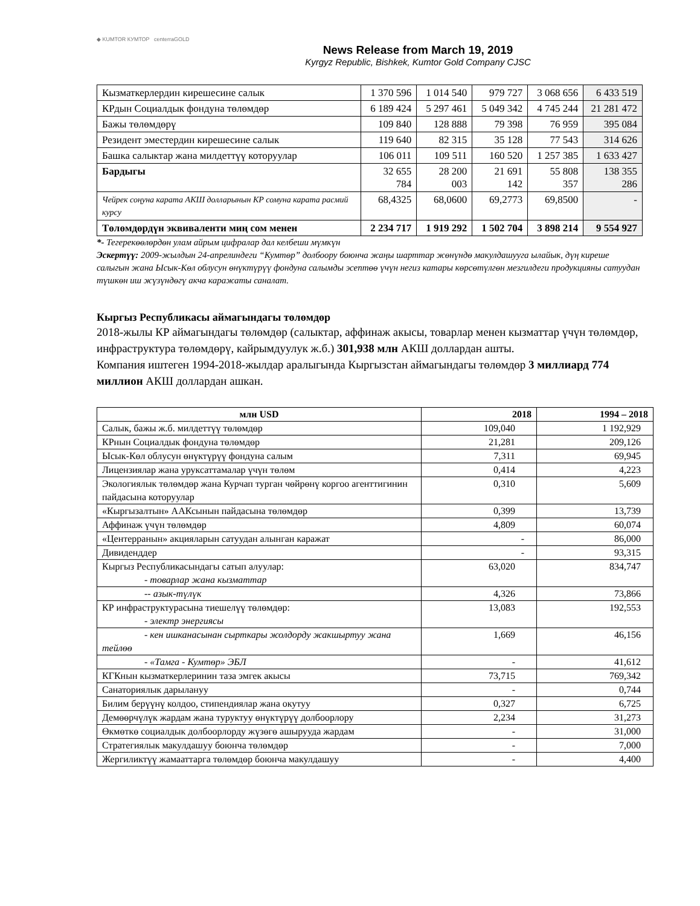◆ KUMTOR КУМТОР centerraGOLD
News Release from March 19, 2019
Kyrgyz Republic, Bishkek, Kumtor Gold Company CJSC
| Кызматкерлердин кирешесине салык | 1 370 596 | 1 014 540 | 979 727 | 3 068 656 | 6 433 519 |
| КРдын Социалдык фондуна төлөмдөр | 6 189 424 | 5 297 461 | 5 049 342 | 4 745 244 | 21 281 472 |
| Бажы төлөмдөрү | 109 840 | 128 888 | 79 398 | 76 959 | 395 084 |
| Резидент эместердин кирешесине салык | 119 640 | 82 315 | 35 128 | 77 543 | 314 626 |
| Башка салыктар жана милдеттүү которуулар | 106 011 | 109 511 | 160 520 | 1 257 385 | 1 633 427 |
| Бардыгы | 32 655 784 | 28 200 003 | 21 691 142 | 55 808 357 | 138 355 286 |
| Чейрек соңуна карата АКШ долларынын КР сомуна карата расмий курсу | 68,4325 | 68,0600 | 69,2773 | 69,8500 | - |
| Төлөмдөрдүн эквиваленти миң сом менен | 2 234 717 | 1 919 292 | 1 502 704 | 3 898 214 | 9 554 927 |
*- Тегерекөөлөрдөн улам айрым цифралар дал келбеши мүмкүн
Эскертүү: 2009-жылдын 24-апрелиндеги “Кумтөр” долбоору боюнча жаңы шарттар жөнүндө макулдашууга ылайык, дүң киреше салыгын жана Ысык-Көл облусун өнүктүрүү фондуна салымды эсептөө үчүн негиз катары көрсөтүлгөн мезгилдеги продукцияны сатуудан түшкөн иш жүзүндөгү акча каражаты саналат.
Кыргыз Республикасы аймагындагы төлөмдөр
2018-жылы КР аймагындагы төлөмдөр (салыктар, аффинаж акысы, товарлар менен кызматтар үчүн төлөмдөр, инфраструктура төлөмдөрү, кайрымдуулук ж.б.) 301,938 млн АКШ доллардан ашты.
Компания иштеген 1994-2018-жылдар аралыгында Кыргызстан аймагындагы төлөмдөр 3 миллиард 774 миллион АКШ доллардан ашкан.
| млн USD | 2018 | 1994 – 2018 |
| --- | --- | --- |
| Салык, бажы ж.б. милдеттүү төлөмдөр | 109,040 | 1 192,929 |
| КРнын Социалдык фондуна төлөмдөр | 21,281 | 209,126 |
| Ысык-Көл облусун өнүктүрүү фондуна салым | 7,311 | 69,945 |
| Лицензиялар жана уруксаттамалар үчүн төлөм | 0,414 | 4,223 |
| Экологиялык төлөмдөр жана Курчап турган чөйрөнү коргоо агенттигинин пайдасына которуулар | 0,310 | 5,609 |
| «Кыргызалтын» ААКсынын пайдасына төлөмдөр | 0,399 | 13,739 |
| Аффинаж үчүн төлөмдөр | 4,809 | 60,074 |
| «Центерранын» акцияларын сатуудан алынган каражат | - | 86,000 |
| Дивиденддер | - | 93,315 |
| Кыргыз Республикасындагы сатып алуулар: - товарлар жана кызматтар | 63,020 | 834,747 |
| -- азык-түлүк | 4,326 | 73,866 |
| КР инфраструктурасына тиешелүү төлөмдөр: - электр энергиясы | 13,083 | 192,553 |
| - кен ишканасынан сырткары жолдорду жакшыртуу жана тейлөө | 1,669 | 46,156 |
| - «Тамга - Кумтөр» ЭБЛ | - | 41,612 |
| КГКнын кызматкерлеринин таза эмгек акысы | 73,715 | 769,342 |
| Санаториялык дарылануу | - | 0,744 |
| Билим берүүнү колдоо, стипендиялар жана окутуу | 0,327 | 6,725 |
| Демөөрчүлүк жардам жана туруктуу өнүктүрүү долбоорлору | 2,234 | 31,273 |
| Өкмөткө социалдык долбоорлорду жүзөгө ашырууда жардам | - | 31,000 |
| Стратегиялык макулдашуу боюнча төлөмдөр | - | 7,000 |
| Жергиликтүү жамааттарга төлөмдөр боюнча макулдашуу | - | 4,400 |